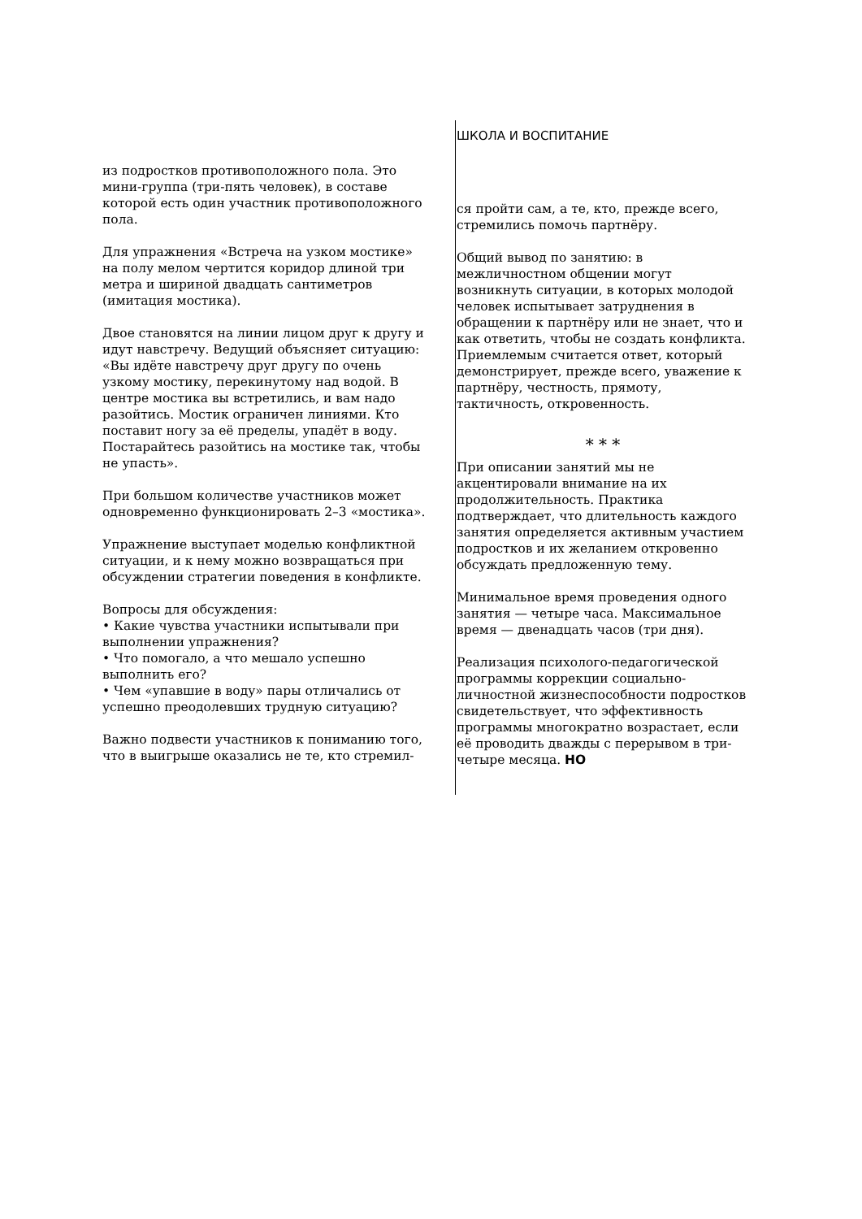из подростков противоположного пола. Это мини-группа (три-пять человек), в составе которой есть один участник противоположного пола.
Для упражнения «Встреча на узком мостике» на полу мелом чертится коридор длиной три метра и шириной двадцать сантиметров (имитация мостика).
Двое становятся на линии лицом друг к другу и идут навстречу. Ведущий объясняет ситуацию: «Вы идёте навстречу друг другу по очень узкому мостику, перекинутому над водой. В центре мостика вы встретились, и вам надо разойтись. Мостик ограничен линиями. Кто поставит ногу за её пределы, упадёт в воду. Постарайтесь разойтись на мостике так, чтобы не упасть».
При большом количестве участников может одновременно функционировать 2–3 «мостика».
Упражнение выступает моделью конфликтной ситуации, и к нему можно возвращаться при обсуждении стратегии поведения в конфликте.
Вопросы для обсуждения:
• Какие чувства участники испытывали при выполнении упражнения?
• Что помогало, а что мешало успешно выполнить его?
• Чем «упавшие в воду» пары отличались от успешно преодолевших трудную ситуацию?
Важно подвести участников к пониманию того, что в выигрыше оказались не те, кто стремил-
ШКОЛА И ВОСПИТАНИЕ
ся пройти сам, а те, кто, прежде всего, стремились помочь партнёру.
Общий вывод по занятию: в межличностном общении могут возникнуть ситуации, в которых молодой человек испытывает затруднения в обращении к партнёру или не знает, что и как ответить, чтобы не создать конфликта. Приемлемым считается ответ, который демонстрирует, прежде всего, уважение к партнёру, честность, прямоту, тактичность, откровенность.
* * *
При описании занятий мы не акцентировали внимание на их продолжительность. Практика подтверждает, что длительность каждого занятия определяется активным участием подростков и их желанием откровенно обсуждать предложенную тему.
Минимальное время проведения одного занятия — четыре часа. Максимальное время — двенадцать часов (три дня).
Реализация психолого-педагогической программы коррекции социально-личностной жизнеспособности подростков свидетельствует, что эффективность программы многократно возрастает, если её проводить дважды с перерывом в три-четыре месяца. НО